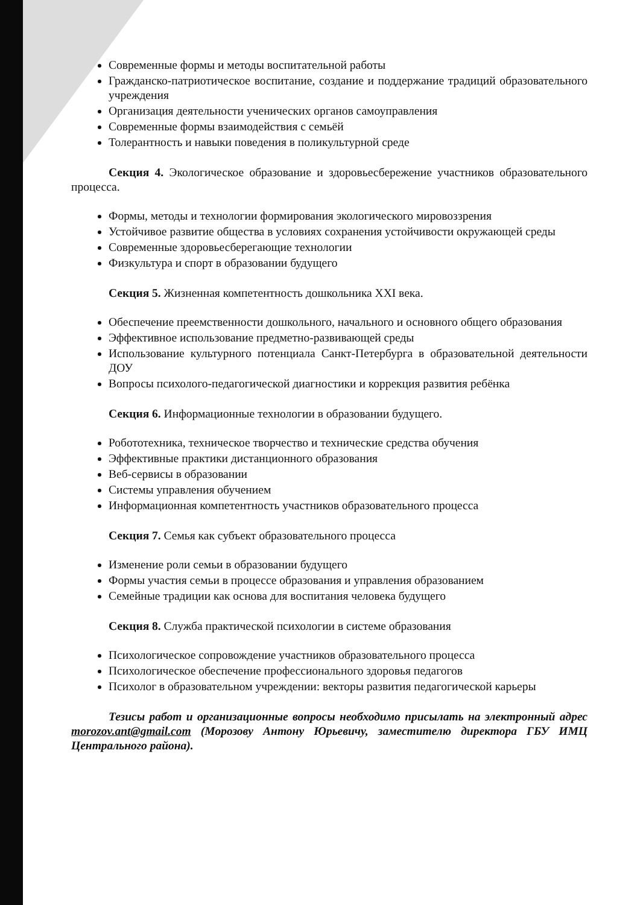Современные формы и методы воспитательной работы
Гражданско-патриотическое воспитание, создание и поддержание традиций образовательного учреждения
Организация деятельности ученических органов самоуправления
Современные формы взаимодействия с семьёй
Толерантность и навыки поведения в поликультурной среде
Секция 4. Экологическое образование и здоровьесбережение участников образовательного процесса.
Формы, методы и технологии формирования экологического мировоззрения
Устойчивое развитие общества в условиях сохранения устойчивости окружающей среды
Современные здоровьесберегающие технологии
Физкультура и спорт в образовании будущего
Секция 5. Жизненная компетентность дошкольника XXI века.
Обеспечение преемственности дошкольного, начального и основного общего образования
Эффективное использование предметно-развивающей среды
Использование культурного потенциала Санкт-Петербурга в образовательной деятельности ДОУ
Вопросы психолого-педагогической диагностики и коррекция развития ребёнка
Секция 6. Информационные технологии в образовании будущего.
Робототехника, техническое творчество и технические средства обучения
Эффективные практики дистанционного образования
Веб-сервисы в образовании
Системы управления обучением
Информационная компетентность участников образовательного процесса
Секция 7. Семья как субъект образовательного процесса
Изменение роли семьи в образовании будущего
Формы участия семьи в процессе образования и управления образованием
Семейные традиции как основа для воспитания человека будущего
Секция 8. Служба практической психологии в системе образования
Психологическое сопровождение участников образовательного процесса
Психологическое обеспечение профессионального здоровья педагогов
Психолог в образовательном учреждении: векторы развития педагогической карьеры
Тезисы работ и организационные вопросы необходимо присылать на электронный адрес morozov.ant@gmail.com (Морозову Антону Юрьевичу, заместителю директора ГБУ ИМЦ Центрального района).